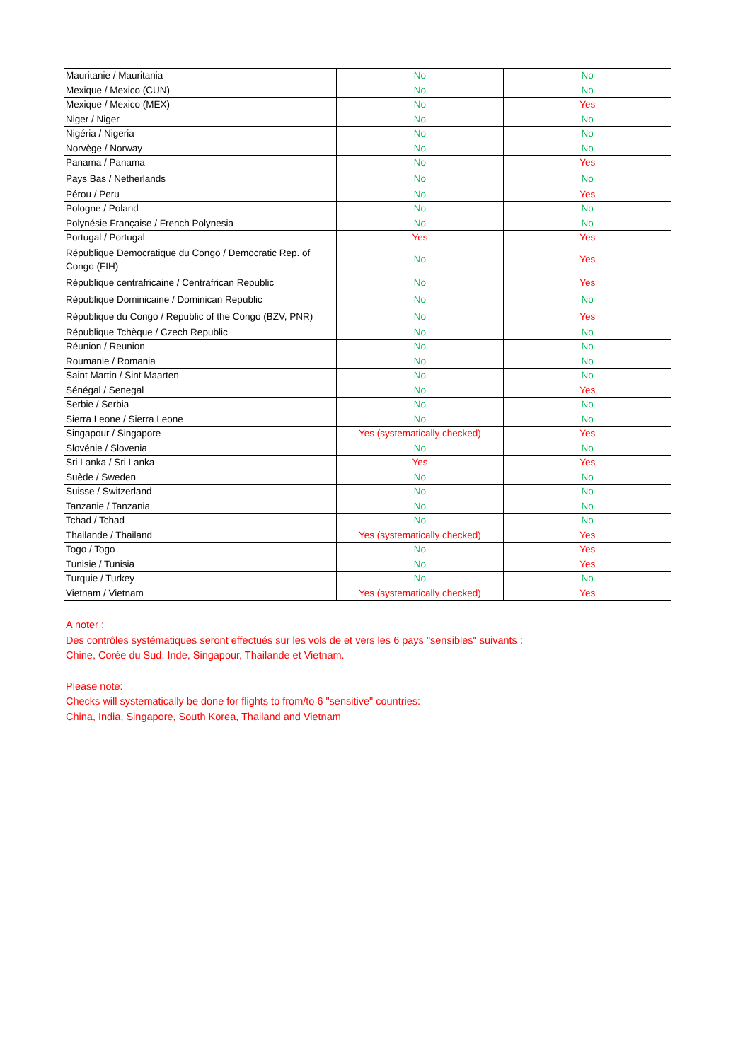| Mauritanie / Mauritania | No | No |
| Mexique / Mexico (CUN) | No | No |
| Mexique / Mexico (MEX) | No | Yes |
| Niger / Niger | No | No |
| Nigéria / Nigeria | No | No |
| Norvège / Norway | No | No |
| Panama / Panama | No | Yes |
| Pays Bas / Netherlands | No | No |
| Pérou / Peru | No | Yes |
| Pologne / Poland | No | No |
| Polynésie Française / French Polynesia | No | No |
| Portugal / Portugal | Yes | Yes |
| République Democratique du Congo / Democratic Rep. of Congo (FIH) | No | Yes |
| République centrafricaine / Centrafrican Republic | No | Yes |
| République Dominicaine / Dominican Republic | No | No |
| République du Congo / Republic of the Congo (BZV, PNR) | No | Yes |
| République Tchèque / Czech Republic | No | No |
| Réunion / Reunion | No | No |
| Roumanie / Romania | No | No |
| Saint Martin / Sint Maarten | No | No |
| Sénégal / Senegal | No | Yes |
| Serbie / Serbia | No | No |
| Sierra Leone / Sierra Leone | No | No |
| Singapour / Singapore | Yes (systematically checked) | Yes |
| Slovénie / Slovenia | No | No |
| Sri Lanka / Sri Lanka | Yes | Yes |
| Suède / Sweden | No | No |
| Suisse / Switzerland | No | No |
| Tanzanie / Tanzania | No | No |
| Tchad / Tchad | No | No |
| Thailande / Thailand | Yes (systematically checked) | Yes |
| Togo / Togo | No | Yes |
| Tunisie / Tunisia | No | Yes |
| Turquie / Turkey | No | No |
| Vietnam / Vietnam | Yes (systematically checked) | Yes |
A noter :
Des contrôles systématiques seront effectués sur les vols de et vers les 6 pays "sensibles" suivants :
Chine, Corée du Sud, Inde, Singapour, Thailande et Vietnam.
Please note:
Checks will systematically be done for flights to from/to 6 "sensitive" countries:
China, India, Singapore, South Korea, Thailand and Vietnam